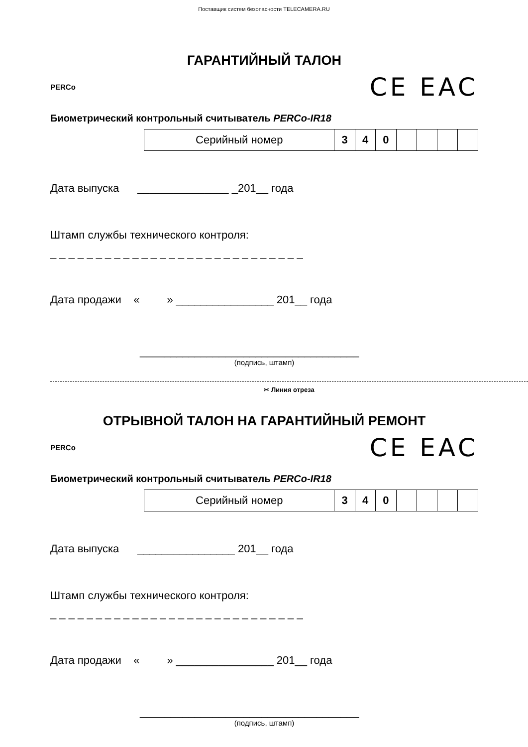Поставщик систем безопасности TELECAMERA.RU
ГАРАНТИЙНЫЙ ТАЛОН
PERCo
CE EAC
Биометрический контрольный считыватель PERCo-IR18
| Серийный номер | 3 | 4 | 0 | | | | |
Дата выпуска _______________ _201__ года
Штамп службы технического контроля:
_ _ _ _ _ _ _ _ _ _ _ _ _ _ _ _ _ _ _ _ _ _ _ _ _ _ _ _
Дата продажи « » ________________ 201__ года
____________________________________
(подпись, штамп)
✂ Линия отреза
ОТРЫВНОЙ ТАЛОН НА ГАРАНТИЙНЫЙ РЕМОНТ
PERCo
CE EAC
Биометрический контрольный считыватель PERCo-IR18
| Серийный номер | 3 | 4 | 0 | | | | |
Дата выпуска ________________ 201__ года
Штамп службы технического контроля:
_ _ _ _ _ _ _ _ _ _ _ _ _ _ _ _ _ _ _ _ _ _ _ _ _ _ _ _
Дата продажи « » ________________ 201__ года
____________________________________
(подпись, штамп)